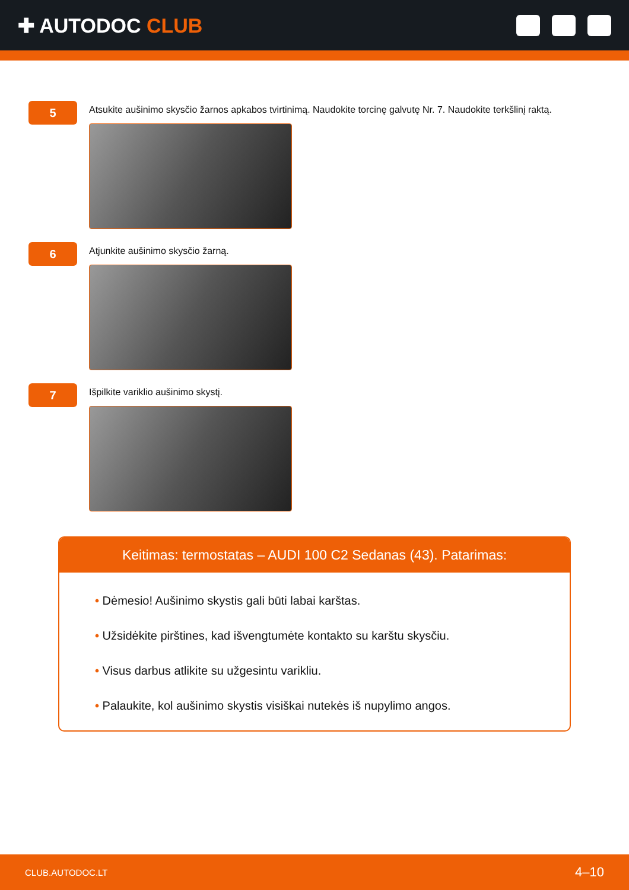✚ AUTODOC CLUB
5
Atsukite aušinimo skysčio žarnos apkabos tvirtinimą. Naudokite torcinę galvutę Nr. 7. Naudokite terkšlinį raktą.
6
Atjunkite aušinimo skysčio žarną.
7
Išpilkite variklio aušinimo skystį.
Keitimas: termostatas – AUDI 100 C2 Sedanas (43). Patarimas:
• Dėmesio! Aušinimo skystis gali būti labai karštas.
• Užsidėkite pirštines, kad išvengtumėte kontakto su karštu skysčiu.
• Visus darbus atlikite su užgesintu varikliu.
• Palaukite, kol aušinimo skystis visiškai nutekės iš nupylimo angos.
CLUB.AUTODOC.LT 4–10